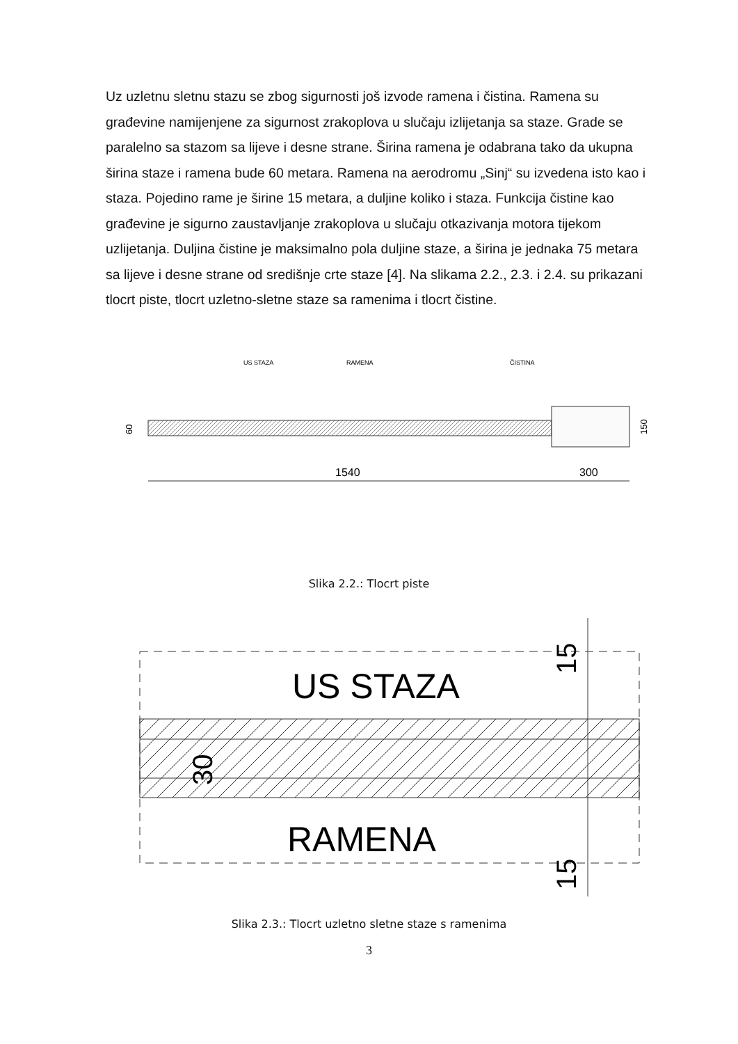Uz uzletnu sletnu stazu se zbog sigurnosti još izvode ramena i čistina. Ramena su građevine namijenjene za sigurnost zrakoplova u slučaju izlijetanja sa staze. Grade se paralelno sa stazom sa lijeve i desne strane. Širina ramena je odabrana tako da ukupna širina staze i ramena bude 60 metara. Ramena na aerodromu „Sinj“ su izvedena isto kao i staza. Pojedino rame je širine 15 metara, a duljine koliko i staza. Funkcija čistine kao građevine je sigurno zaustavljanje zrakoplova u slučaju otkazivanja motora tijekom uzlijetanja. Duljina čistine je maksimalno pola duljine staze, a širina je jednaka 75 metara sa lijeve i desne strane od središnje crte staze [4]. Na slikama 2.2., 2.3. i 2.4. su prikazani tlocrt piste, tlocrt uzletno-sletne staze sa ramenima i tlocrt čistine.
US STAZA
RAMENA
ČISTINA
150
60
1540
300
Slika 2.2.: Tlocrt piste
US STAZA
RAMENA
30
15
15
Slika 2.3.: Tlocrt uzletno sletne staze s ramenima
3